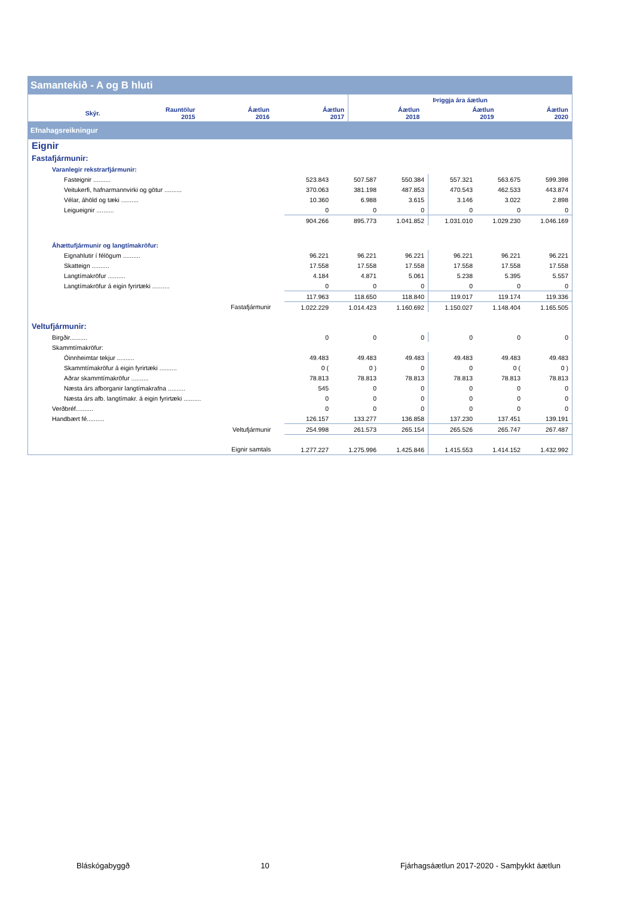Samantekið - A og B hluti
| | | | | | Þriggja ára áætlun | | |
| --- | --- | --- | --- | --- | --- | --- | --- |
| | Skýr. | Rauntölur 2015 | Áætlun 2016 | Áætlun 2017 | Áætlun 2018 | Áætlun 2019 | Áætlun 2020 |
Efnahagsreikningur
| Eignir | | | | | | | |
| Fastafjármunir: | | | | | | | |
| Varanlegir rekstrarfjármunir: | | | | | | | |
| Fasteignir .......... | | 523.843 | 507.587 | 550.384 | 557.321 | 563.675 | 599.398 |
| Veitukerfi, hafnarmannvirki og götur .......... | | 370.063 | 381.198 | 487.853 | 470.543 | 462.533 | 443.874 |
| Vélar, áhöld og tæki .......... | | 10.360 | 6.988 | 3.615 | 3.146 | 3.022 | 2.898 |
| Leigueignir .......... | | 0 | 0 | 0 | 0 | 0 | 0 |
| | | 904.266 | 895.773 | 1.041.852 | 1.031.010 | 1.029.230 | 1.046.169 |
| Áhættufjármunir og langtímakröfur: | | | | | | | |
| Eignahlutir í félögum .......... | | 96.221 | 96.221 | 96.221 | 96.221 | 96.221 | 96.221 |
| Skatteign .......... | | 17.558 | 17.558 | 17.558 | 17.558 | 17.558 | 17.558 |
| Langtímakröfur .......... | | 4.184 | 4.871 | 5.061 | 5.238 | 5.395 | 5.557 |
| Langtímakröfur á eigin fyrirtæki .......... | | 0 | 0 | 0 | 0 | 0 | 0 |
| | | 117.963 | 118.650 | 118.840 | 119.017 | 119.174 | 119.336 |
| Fastafjármunir | | 1.022.229 | 1.014.423 | 1.160.692 | 1.150.027 | 1.148.404 | 1.165.505 |
| Veltufjármunir: | | | | | | | |
| Birgðir.......... | | 0 | 0 | 0 | 0 | 0 | 0 |
| Skammtímakröfur: | | | | | | | |
| Óinnheimtar tekjur .......... | | 49.483 | 49.483 | 49.483 | 49.483 | 49.483 | 49.483 |
| Skammtímakröfur á eigin fyrirtæki .......... | | 0 ( | 0 ) | 0 | 0 | 0 ( | 0 ) |
| Aðrar skammtímakröfur .......... | | 78.813 | 78.813 | 78.813 | 78.813 | 78.813 | 78.813 |
| Næsta árs afborganir langtímakrafna .......... | | 545 | 0 | 0 | 0 | 0 | 0 |
| Næsta árs afb. langtímakr. á eigin fyrirtæki .......... | | 0 | 0 | 0 | 0 | 0 | 0 |
| Verðbréf.......... | | 0 | 0 | 0 | 0 | 0 | 0 |
| Handbært fé.......... | | 126.157 | 133.277 | 136.858 | 137.230 | 137.451 | 139.191 |
| Veltufjármunir | | 254.998 | 261.573 | 265.154 | 265.526 | 265.747 | 267.487 |
| Eignir samtals | | 1.277.227 | 1.275.996 | 1.425.846 | 1.415.553 | 1.414.152 | 1.432.992 |
Bláskógabyggð 10 Fjárhagsáætlun 2017-2020 - Samþykkt áætlun